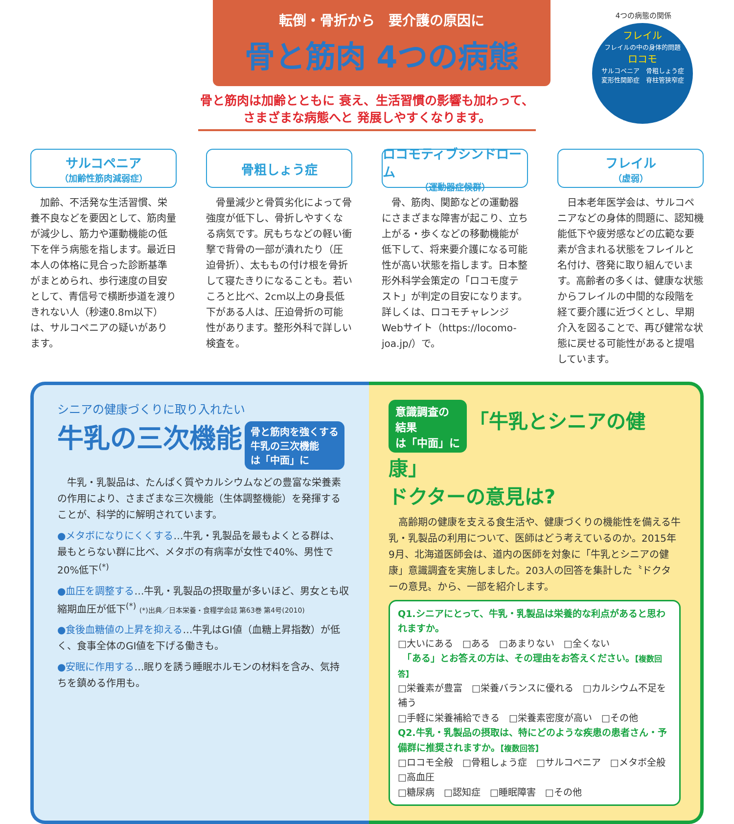転倒・骨折から　要介護の原因に
骨と筋肉 4つの病態
骨と筋肉は加齢とともに 衰え、生活習慣の影響も加わって、
さまざまな病態へと 発展しやすくなります。
4つの病態の関係
フレイル
フレイルの中の身体的問題
ロコモ
サルコペニア　骨粗しょう症
変形性関節症　脊柱管狭窄症
サルコペニア
（加齢性筋肉減弱症）
　加齢、不活発な生活習慣、栄養不良などを要因として、筋肉量が減少し、筋力や運動機能の低下を伴う病態を指します。最近日本人の体格に見合った診断基準がまとめられ、歩行速度の目安として、青信号で横断歩道を渡りきれない人（秒速0.8m以下）は、サルコペニアの疑いがあります。
骨粗しょう症
　骨量減少と骨質劣化によって骨強度が低下し、骨折しやすくなる病気です。尻もちなどの軽い衝撃で背骨の一部が潰れたり（圧迫骨折）、太ももの付け根を骨折して寝たきりになることも。若いころと比べ、2cm以上の身長低下がある人は、圧迫骨折の可能性があります。整形外科で詳しい検査を。
ロコモティブシンドローム
（運動器症候群）
　骨、筋肉、関節などの運動器にさまざまな障害が起こり、立ち上がる・歩くなどの移動機能が低下して、将来要介護になる可能性が高い状態を指します。日本整形外科学会策定の「ロコモ度テスト」が判定の目安になります。詳しくは、ロコモチャレンジWebサイト（https://locomo-joa.jp/）で。
フレイル
（虚弱）
　日本老年医学会は、サルコペニアなどの身体的問題に、認知機能低下や疲労感などの広範な要素が含まれる状態をフレイルと名付け、啓発に取り組んでいます。高齢者の多くは、健康な状態からフレイルの中間的な段階を経て要介護に近づくとし、早期介入を図ることで、再び健常な状態に戻せる可能性があると提唱しています。
シニアの健康づくりに取り入れたい
牛乳の三次機能 骨と筋肉を強くする
牛乳の三次機能
は「中面」に
　牛乳・乳製品は、たんぱく質やカルシウムなどの豊富な栄養素の作用により、さまざまな三次機能（生体調整機能）を発揮することが、科学的に解明されています。
●メタボになりにくくする…牛乳・乳製品を最もよくとる群は、最もとらない群に比べ、メタボの有病率が女性で40%、男性で20%低下<sup>(*)</sup>
●血圧を調整する…牛乳・乳製品の摂取量が多いほど、男女とも収縮期血圧が低下<sup>(*)</sup> (*)出典／日本栄養・食糧学会誌 第63巻 第4号(2010)
●食後血糖値の上昇を抑える…牛乳はGI値（血糖上昇指数）が低く、食事全体のGI値を下げる働きも。
●安眠に作用する…眠りを誘う睡眠ホルモンの材料を含み、気持ちを鎮める作用も。
意識調査の
結果
は「中面」に 「牛乳とシニアの健康」
ドクターの意見は?
　高齢期の健康を支える食生活や、健康づくりの機能性を備える牛乳・乳製品の利用について、医師はどう考えているのか。2015年9月、北海道医師会は、道内の医師を対象に「牛乳とシニアの健康」意識調査を実施しました。203人の回答を集計した〝ドクターの意見〟から、一部を紹介します。
Q1.シニアにとって、牛乳・乳製品は栄養的な利点があると思われますか。
□大いにある　□ある　□あまりない　□全くない
　「ある」とお答えの方は、その理由をお答えください。【複数回答】
□栄養素が豊富　□栄養バランスに優れる　□カルシウム不足を補う
□手軽に栄養補給できる　□栄養素密度が高い　□その他
Q2.牛乳・乳製品の摂取は、特にどのような疾患の患者さん・予備群に推奨されますか。【複数回答】
□ロコモ全般　□骨粗しょう症　□サルコペニア　□メタボ全般　□高血圧
□糖尿病　□認知症　□睡眠障害　□その他